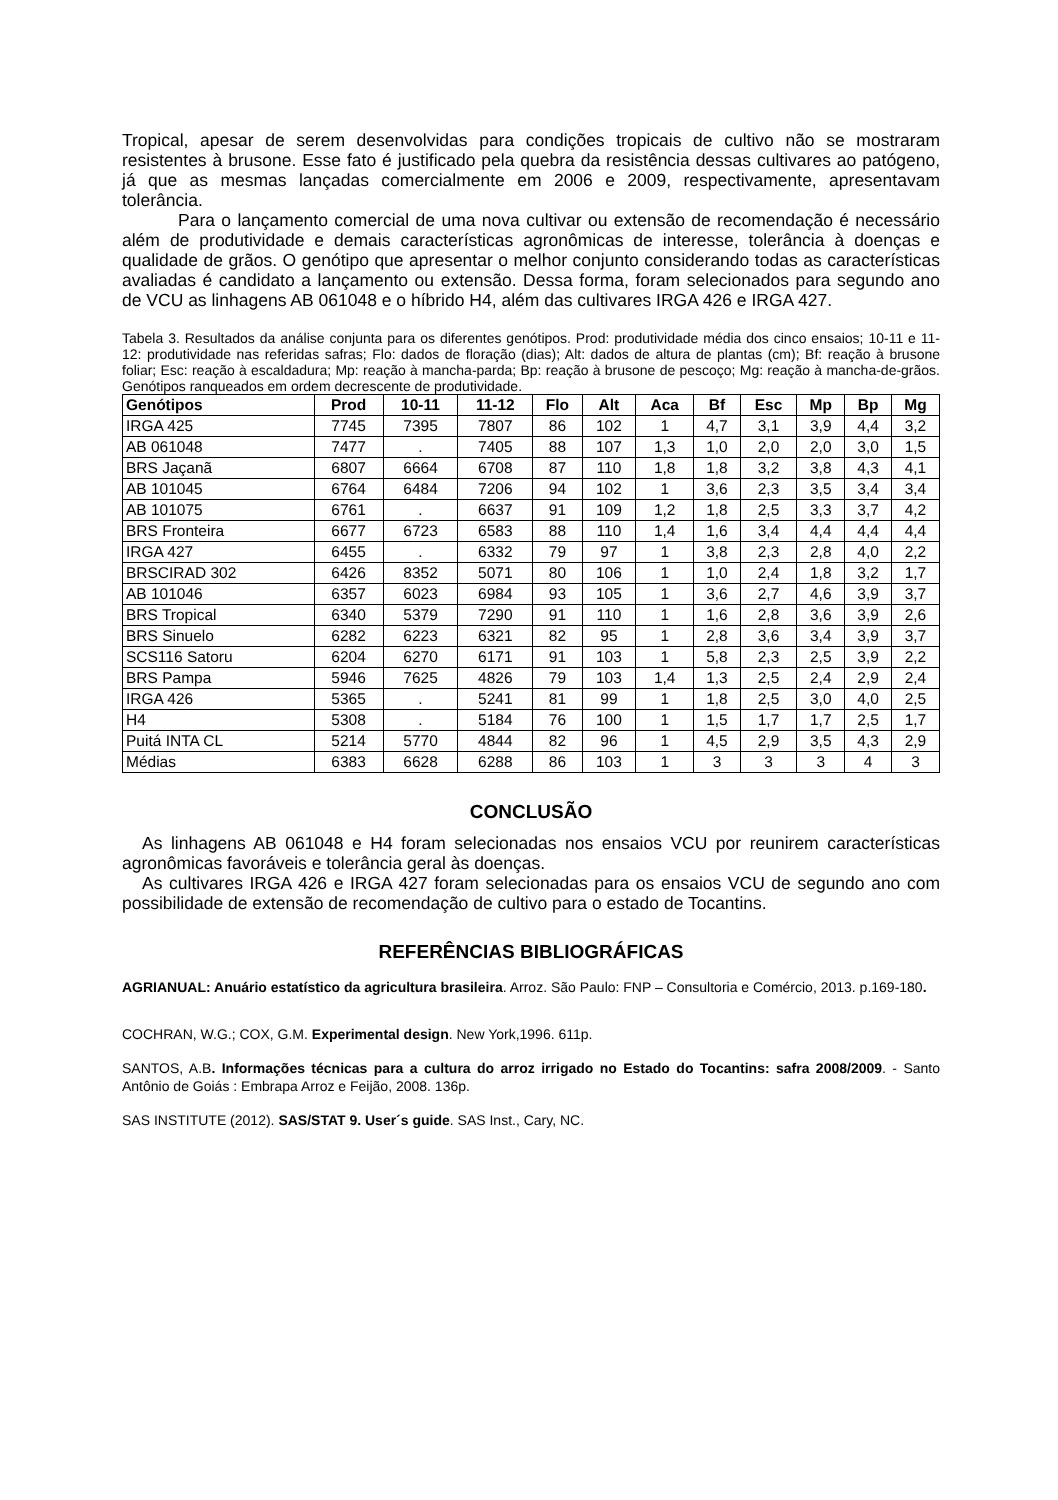Tropical, apesar de serem desenvolvidas para condições tropicais de cultivo não se mostraram resistentes à brusone. Esse fato é justificado pela quebra da resistência dessas cultivares ao patógeno, já que as mesmas lançadas comercialmente em 2006 e 2009, respectivamente, apresentavam tolerância.
Para o lançamento comercial de uma nova cultivar ou extensão de recomendação é necessário além de produtividade e demais características agronômicas de interesse, tolerância à doenças e qualidade de grãos. O genótipo que apresentar o melhor conjunto considerando todas as características avaliadas é candidato a lançamento ou extensão. Dessa forma, foram selecionados para segundo ano de VCU as linhagens AB 061048 e o híbrido H4, além das cultivares IRGA 426 e IRGA 427.
Tabela 3. Resultados da análise conjunta para os diferentes genótipos. Prod: produtividade média dos cinco ensaios; 10-11 e 11-12: produtividade nas referidas safras; Flo: dados de floração (dias); Alt: dados de altura de plantas (cm); Bf: reação à brusone foliar; Esc: reação à escaldadura; Mp: reação à mancha-parda; Bp: reação à brusone de pescoço; Mg: reação à mancha-de-grãos. Genótipos ranqueados em ordem decrescente de produtividade.
| Genótipos | Prod | 10-11 | 11-12 | Flo | Alt | Aca | Bf | Esc | Mp | Bp | Mg |
| --- | --- | --- | --- | --- | --- | --- | --- | --- | --- | --- | --- |
| IRGA 425 | 7745 | 7395 | 7807 | 86 | 102 | 1 | 4,7 | 3,1 | 3,9 | 4,4 | 3,2 |
| AB 061048 | 7477 | . | 7405 | 88 | 107 | 1,3 | 1,0 | 2,0 | 2,0 | 3,0 | 1,5 |
| BRS Jaçanã | 6807 | 6664 | 6708 | 87 | 110 | 1,8 | 1,8 | 3,2 | 3,8 | 4,3 | 4,1 |
| AB 101045 | 6764 | 6484 | 7206 | 94 | 102 | 1 | 3,6 | 2,3 | 3,5 | 3,4 | 3,4 |
| AB 101075 | 6761 | . | 6637 | 91 | 109 | 1,2 | 1,8 | 2,5 | 3,3 | 3,7 | 4,2 |
| BRS Fronteira | 6677 | 6723 | 6583 | 88 | 110 | 1,4 | 1,6 | 3,4 | 4,4 | 4,4 | 4,4 |
| IRGA 427 | 6455 | . | 6332 | 79 | 97 | 1 | 3,8 | 2,3 | 2,8 | 4,0 | 2,2 |
| BRSCIRAD 302 | 6426 | 8352 | 5071 | 80 | 106 | 1 | 1,0 | 2,4 | 1,8 | 3,2 | 1,7 |
| AB 101046 | 6357 | 6023 | 6984 | 93 | 105 | 1 | 3,6 | 2,7 | 4,6 | 3,9 | 3,7 |
| BRS Tropical | 6340 | 5379 | 7290 | 91 | 110 | 1 | 1,6 | 2,8 | 3,6 | 3,9 | 2,6 |
| BRS Sinuelo | 6282 | 6223 | 6321 | 82 | 95 | 1 | 2,8 | 3,6 | 3,4 | 3,9 | 3,7 |
| SCS116 Satoru | 6204 | 6270 | 6171 | 91 | 103 | 1 | 5,8 | 2,3 | 2,5 | 3,9 | 2,2 |
| BRS Pampa | 5946 | 7625 | 4826 | 79 | 103 | 1,4 | 1,3 | 2,5 | 2,4 | 2,9 | 2,4 |
| IRGA 426 | 5365 | . | 5241 | 81 | 99 | 1 | 1,8 | 2,5 | 3,0 | 4,0 | 2,5 |
| H4 | 5308 | . | 5184 | 76 | 100 | 1 | 1,5 | 1,7 | 1,7 | 2,5 | 1,7 |
| Puitá INTA CL | 5214 | 5770 | 4844 | 82 | 96 | 1 | 4,5 | 2,9 | 3,5 | 4,3 | 2,9 |
| Médias | 6383 | 6628 | 6288 | 86 | 103 | 1 | 3 | 3 | 3 | 4 | 3 |
CONCLUSÃO
As linhagens AB 061048 e H4 foram selecionadas nos ensaios VCU por reunirem características agronômicas favoráveis e tolerância geral às doenças.
As cultivares IRGA 426 e IRGA 427 foram selecionadas para os ensaios VCU de segundo ano com possibilidade de extensão de recomendação de cultivo para o estado de Tocantins.
REFERÊNCIAS BIBLIOGRÁFICAS
AGRIANUAL: Anuário estatístico da agricultura brasileira. Arroz. São Paulo: FNP – Consultoria e Comércio, 2013. p.169-180.
COCHRAN, W.G.; COX, G.M. Experimental design. New York,1996. 611p.
SANTOS, A.B. Informações técnicas para a cultura do arroz irrigado no Estado do Tocantins: safra 2008/2009. - Santo Antônio de Goiás : Embrapa Arroz e Feijão, 2008. 136p.
SAS INSTITUTE (2012). SAS/STAT 9. User´s guide. SAS Inst., Cary, NC.